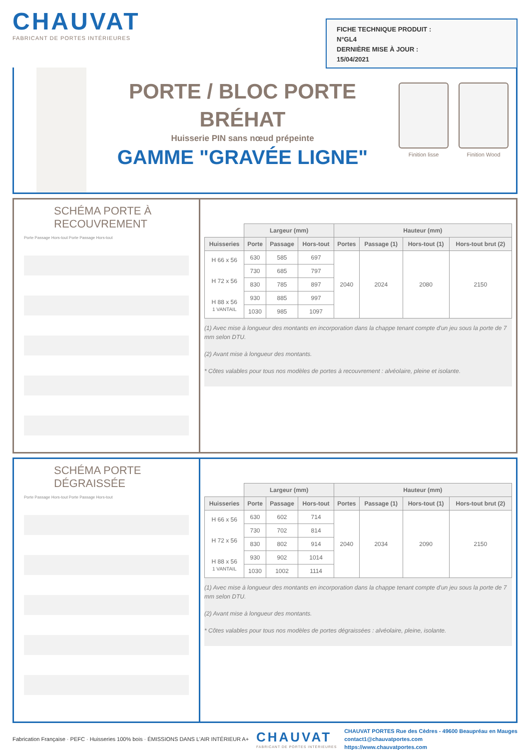CHAUVAT
FABRICANT DE PORTES INTÉRIEURES
FICHE TECHNIQUE PRODUIT :
N°GL4
DERNIÈRE MISE À JOUR :
15/04/2021
PORTE / BLOC PORTE
BRÉHAT
Huisserie PIN sans nœud prépeinte
GAMME "GRAVÉE LIGNE"
Finition lisse Finition Wood
SCHÉMA PORTE À RECOUVREMENT
Porte Passage Hors-tout Porte Passage Hors-tout
| | Largeur (mm) | | | Hauteur (mm) | | | |
| --- | --- | --- | --- | --- | --- | --- | --- |
| Huisseries | Porte | Passage | Hors-tout | Portes | Passage (1) | Hors-tout (1) | Hors-tout brut (2) |
| H 66 x 56 H 72 x 56 H 88 x 56 1 VANTAIL | 630 | 585 | 697 | 2040 | 2024 | 2080 | 2150 |
| | 730 | 685 | 797 | | | | |
| | 830 | 785 | 897 | | | | |
| | 930 | 885 | 997 | | | | |
| | 1030 | 985 | 1097 | | | | |
(1) Avec mise à longueur des montants en incorporation dans la chappe tenant compte d'un jeu sous la porte de 7 mm selon DTU.
(2) Avant mise à longueur des montants.
* Côtes valables pour tous nos modèles de portes à recouvrement : alvéolaire, pleine et isolante.
SCHÉMA PORTE DÉGRAISSÉE
Porte Passage Hors-tout Porte Passage Hors-tout
| | Largeur (mm) | | | Hauteur (mm) | | | |
| --- | --- | --- | --- | --- | --- | --- | --- |
| Huisseries | Porte | Passage | Hors-tout | Portes | Passage (1) | Hors-tout (1) | Hors-tout brut (2) |
| H 66 x 56 H 72 x 56 H 88 x 56 1 VANTAIL | 630 | 602 | 714 | 2040 | 2034 | 2090 | 2150 |
| | 730 | 702 | 814 | | | | |
| | 830 | 802 | 914 | | | | |
| | 930 | 902 | 1014 | | | | |
| | 1030 | 1002 | 1114 | | | | |
(1) Avec mise à longueur des montants en incorporation dans la chappe tenant compte d'un jeu sous la porte de 7 mm selon DTU.
(2) Avant mise à longueur des montants.
* Côtes valables pour tous nos modèles de portes dégraissées : alvéolaire, pleine, isolante.
Fabrication Française · PEFC · Huisseries 100% bois · ÉMISSIONS DANS L'AIR INTÉRIEUR A+
CHAUVAT
FABRICANT DE PORTES INTÉRIEURES
CHAUVAT PORTES Rue des Cèdres - 49600 Beaupréau en Mauges
contact1@chauvatportes.com
https://www.chauvatportes.com